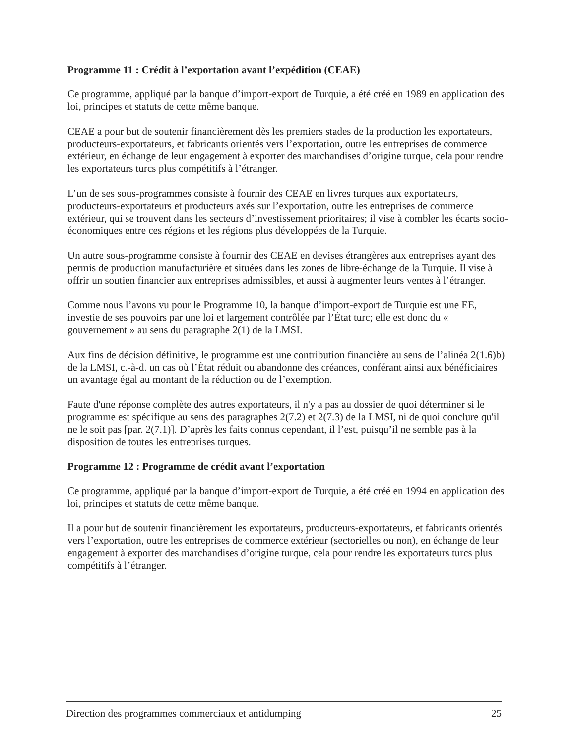Programme 11 : Crédit à l’exportation avant l’expédition (CEAE)
Ce programme, appliqué par la banque d’import-export de Turquie, a été créé en 1989 en application des loi, principes et statuts de cette même banque.
CEAE a pour but de soutenir financièrement dès les premiers stades de la production les exportateurs, producteurs-exportateurs, et fabricants orientés vers l’exportation, outre les entreprises de commerce extérieur, en échange de leur engagement à exporter des marchandises d’origine turque, cela pour rendre les exportateurs turcs plus compétitifs à l’étranger.
L’un de ses sous-programmes consiste à fournir des CEAE en livres turques aux exportateurs, producteurs-exportateurs et producteurs axés sur l’exportation, outre les entreprises de commerce extérieur, qui se trouvent dans les secteurs d’investissement prioritaires; il vise à combler les écarts socio-économiques entre ces régions et les régions plus développées de la Turquie.
Un autre sous-programme consiste à fournir des CEAE en devises étrangères aux entreprises ayant des permis de production manufacturière et situées dans les zones de libre-échange de la Turquie. Il vise à offrir un soutien financier aux entreprises admissibles, et aussi à augmenter leurs ventes à l’étranger.
Comme nous l’avons vu pour le Programme 10, la banque d’import-export de Turquie est une EE, investie de ses pouvoirs par une loi et largement contrôlée par l’État turc; elle est donc du « gouvernement » au sens du paragraphe 2(1) de la LMSI.
Aux fins de décision définitive, le programme est une contribution financière au sens de l’alinéa 2(1.6)b) de la LMSI, c.-à-d. un cas où l’État réduit ou abandonne des créances, conférant ainsi aux bénéficiaires un avantage égal au montant de la réduction ou de l’exemption.
Faute d'une réponse complète des autres exportateurs, il n'y a pas au dossier de quoi déterminer si le programme est spécifique au sens des paragraphes 2(7.2) et 2(7.3) de la LMSI, ni de quoi conclure qu'il ne le soit pas [par. 2(7.1)]. D’après les faits connus cependant, il l’est, puisqu’il ne semble pas à la disposition de toutes les entreprises turques.
Programme 12 : Programme de crédit avant l’exportation
Ce programme, appliqué par la banque d’import-export de Turquie, a été créé en 1994 en application des loi, principes et statuts de cette même banque.
Il a pour but de soutenir financièrement les exportateurs, producteurs-exportateurs, et fabricants orientés vers l’exportation, outre les entreprises de commerce extérieur (sectorielles ou non), en échange de leur engagement à exporter des marchandises d’origine turque, cela pour rendre les exportateurs turcs plus compétitifs à l’étranger.
Direction des programmes commerciaux et antidumping 25